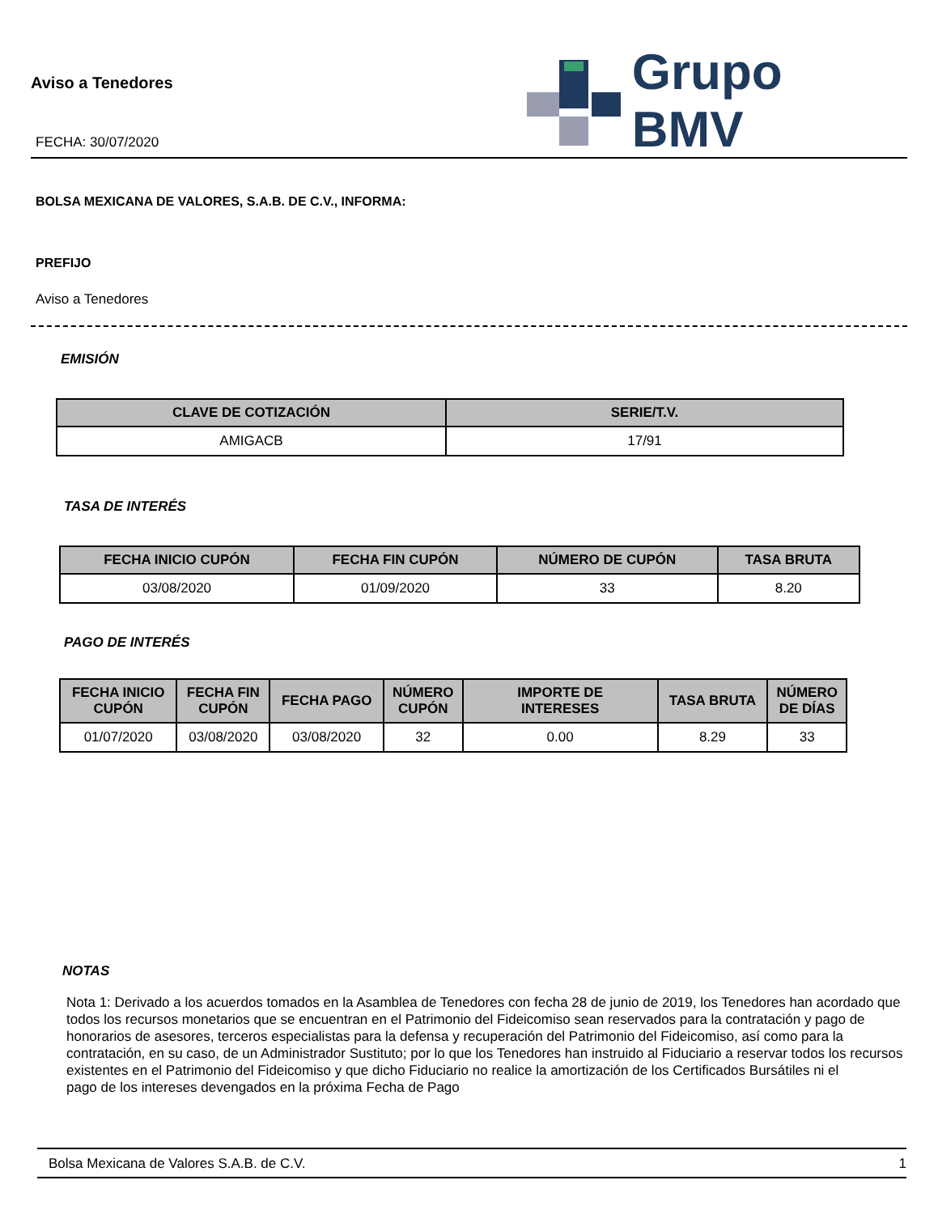Aviso a Tenedores
FECHA: 30/07/2020
Grupo BMV
BOLSA MEXICANA DE VALORES, S.A.B. DE C.V., INFORMA:
PREFIJO
Aviso a Tenedores
EMISIÓN
| CLAVE DE COTIZACIÓN | SERIE/T.V. |
| --- | --- |
| AMIGACB | 17/91 |
TASA DE INTERÉS
| FECHA INICIO CUPÓN | FECHA FIN CUPÓN | NÚMERO DE CUPÓN | TASA BRUTA |
| --- | --- | --- | --- |
| 03/08/2020 | 01/09/2020 | 33 | 8.20 |
PAGO DE INTERÉS
| FECHA INICIO CUPÓN | FECHA FIN CUPÓN | FECHA PAGO | NÚMERO CUPÓN | IMPORTE DE INTERESES | TASA BRUTA | NÚMERO DE DÍAS |
| --- | --- | --- | --- | --- | --- | --- |
| 01/07/2020 | 03/08/2020 | 03/08/2020 | 32 | 0.00 | 8.29 | 33 |
NOTAS
Nota 1: Derivado a los acuerdos tomados en la Asamblea de Tenedores con fecha 28 de junio de 2019, los Tenedores han acordado que todos los recursos monetarios que se encuentran en el Patrimonio del Fideicomiso sean reservados para la contratación y pago de honorarios de asesores, terceros especialistas para la defensa y recuperación del Patrimonio del Fideicomiso, así como para la contratación, en su caso, de un Administrador Sustituto; por lo que los Tenedores han instruido al Fiduciario a reservar todos los recursos existentes en el Patrimonio del Fideicomiso y que dicho Fiduciario no realice la amortización de los Certificados Bursátiles ni el
pago de los intereses devengados en la próxima Fecha de Pago
Bolsa Mexicana de Valores S.A.B. de C.V. 1